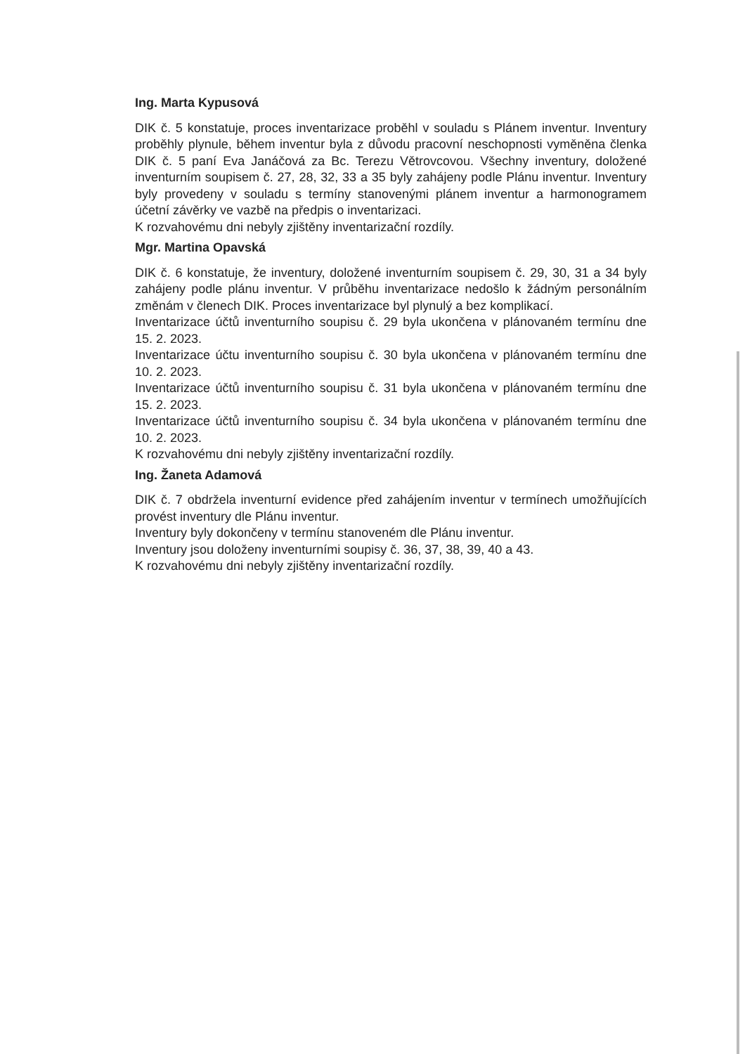Ing. Marta Kypusová
DIK č. 5 konstatuje, proces inventarizace proběhl v souladu s Plánem inventur. Inventury proběhly plynule, během inventur byla z důvodu pracovní neschopnosti vyměněna členka DIK č. 5 paní Eva Janáčová za Bc. Terezu Větrovcovou. Všechny inventury, doložené inventurním soupisem č. 27, 28, 32, 33 a 35 byly zahájeny podle Plánu inventur. Inventury byly provedeny v souladu s termíny stanovenými plánem inventur a harmonogramem účetní závěrky ve vazbě na předpis o inventarizaci.
K rozvahovému dni nebyly zjištěny inventarizační rozdíly.
Mgr. Martina Opavská
DIK č. 6 konstatuje, že inventury, doložené inventurním soupisem č. 29, 30, 31 a 34 byly zahájeny podle plánu inventur. V průběhu inventarizace nedošlo k žádným personálním změnám v členech DIK. Proces inventarizace byl plynulý a bez komplikací.
Inventarizace účtů inventurního soupisu č. 29 byla ukončena v plánovaném termínu dne 15. 2. 2023.
Inventarizace účtu inventurního soupisu č. 30 byla ukončena v plánovaném termínu dne 10. 2. 2023.
Inventarizace účtů inventurního soupisu č. 31 byla ukončena v plánovaném termínu dne 15. 2. 2023.
Inventarizace účtů inventurního soupisu č. 34 byla ukončena v plánovaném termínu dne 10. 2. 2023.
K rozvahovému dni nebyly zjištěny inventarizační rozdíly.
Ing. Žaneta Adamová
DIK č. 7 obdržela inventurní evidence před zahájením inventur v termínech umožňujících provést inventury dle Plánu inventur.
Inventury byly dokončeny v termínu stanoveném dle Plánu inventur.
Inventury jsou doloženy inventurními soupisy č. 36, 37, 38, 39, 40 a 43.
K rozvahovému dni nebyly zjištěny inventarizační rozdíly.